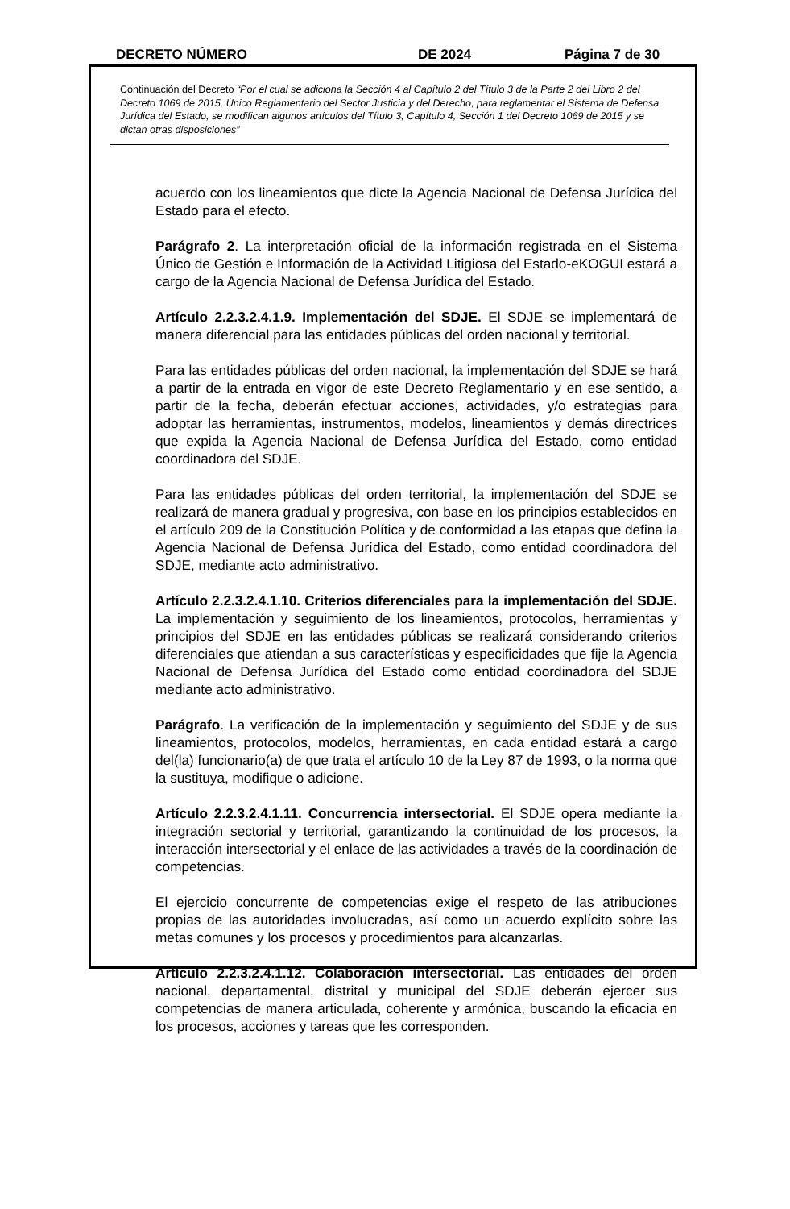DECRETO NÚMERO DE 2024 Página 7 de 30
Continuación del Decreto “Por el cual se adiciona la Sección 4 al Capítulo 2 del Título 3 de la Parte 2 del Libro 2 del Decreto 1069 de 2015, Único Reglamentario del Sector Justicia y del Derecho, para reglamentar el Sistema de Defensa Jurídica del Estado, se modifican algunos artículos del Título 3, Capítulo 4, Sección 1 del Decreto 1069 de 2015 y se dictan otras disposiciones”
acuerdo con los lineamientos que dicte la Agencia Nacional de Defensa Jurídica del Estado para el efecto.
Parágrafo 2. La interpretación oficial de la información registrada en el Sistema Único de Gestión e Información de la Actividad Litigiosa del Estado-eKOGUI estará a cargo de la Agencia Nacional de Defensa Jurídica del Estado.
Artículo 2.2.3.2.4.1.9. Implementación del SDJE. El SDJE se implementará de manera diferencial para las entidades públicas del orden nacional y territorial.
Para las entidades públicas del orden nacional, la implementación del SDJE se hará a partir de la entrada en vigor de este Decreto Reglamentario y en ese sentido, a partir de la fecha, deberán efectuar acciones, actividades, y/o estrategias para adoptar las herramientas, instrumentos, modelos, lineamientos y demás directrices que expida la Agencia Nacional de Defensa Jurídica del Estado, como entidad coordinadora del SDJE.
Para las entidades públicas del orden territorial, la implementación del SDJE se realizará de manera gradual y progresiva, con base en los principios establecidos en el artículo 209 de la Constitución Política y de conformidad a las etapas que defina la Agencia Nacional de Defensa Jurídica del Estado, como entidad coordinadora del SDJE, mediante acto administrativo.
Artículo 2.2.3.2.4.1.10. Criterios diferenciales para la implementación del SDJE. La implementación y seguimiento de los lineamientos, protocolos, herramientas y principios del SDJE en las entidades públicas se realizará considerando criterios diferenciales que atiendan a sus características y especificidades que fije la Agencia Nacional de Defensa Jurídica del Estado como entidad coordinadora del SDJE mediante acto administrativo.
Parágrafo. La verificación de la implementación y seguimiento del SDJE y de sus lineamientos, protocolos, modelos, herramientas, en cada entidad estará a cargo del(la) funcionario(a) de que trata el artículo 10 de la Ley 87 de 1993, o la norma que la sustituya, modifique o adicione.
Artículo 2.2.3.2.4.1.11. Concurrencia intersectorial. El SDJE opera mediante la integración sectorial y territorial, garantizando la continuidad de los procesos, la interacción intersectorial y el enlace de las actividades a través de la coordinación de competencias.
El ejercicio concurrente de competencias exige el respeto de las atribuciones propias de las autoridades involucradas, así como un acuerdo explícito sobre las metas comunes y los procesos y procedimientos para alcanzarlas.
Artículo 2.2.3.2.4.1.12. Colaboración intersectorial. Las entidades del orden nacional, departamental, distrital y municipal del SDJE deberán ejercer sus competencias de manera articulada, coherente y armónica, buscando la eficacia en los procesos, acciones y tareas que les corresponden.